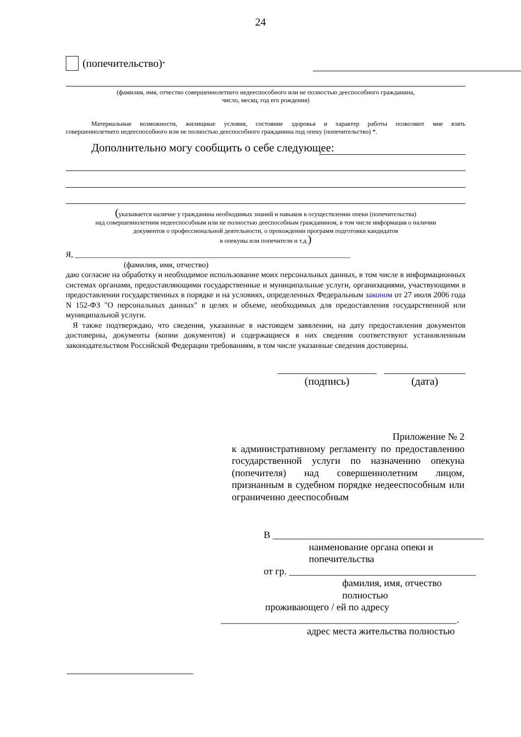24
(попечительство) <sup>*</sup>
(фамилия, имя, отчество совершеннолетнего недееспособного или не полностью дееспособного гражданина,
число, месяц, год его рождения)
Материальные возможности, жилищные условия, состояние здоровья и характер работы позволяют мне взять
совершеннолетнего недееспособного или не полностью дееспособного гражданина под опеку (попечительство) *.
Дополнительно могу сообщить о себе следующее:
(указывается наличие у гражданина необходимых знаний и навыков в осуществлении опеки (попечительства)
над совершеннолетним недееспособным или не полностью дееспособным гражданином, в том числе информация о наличии
документов о профессиональной деятельности, о прохождении программ подготовки кандидатов
в опекуны или попечители и т.д.)
Я, ______________________________________________________________________
(фамилия, имя, отчество)
даю согласие на обработку и необходимое использование моих персональных данных, в том числе в информационных системах органами, предоставляющими государственные и муниципальные услуги, организациями, участвующими в предоставлении государственных в порядке и на условиях, определенных Федеральным законом от 27 июля 2006 года N 152-ФЗ "О персональных данных" в целях и объеме, необходимых для предоставления государственной или муниципальной услуги.
Я также подтверждаю, что сведения, указанные в настоящем заявлении, на дату предоставления документов достоверны, документы (копии документов) и содержащиеся в них сведения соответствуют установленным законодательством Российской Федерации требованиям, в том числе указанные сведения достоверны.
(подпись) (дата)
Приложение № 2
к административному регламенту по предоставлению государственной услуги по назначению опекуна (попечителя) над совершеннолетним лицом, признанным в судебном порядке недееспособным или ограниченно дееспособным
В ___________________________________________
наименование органа опеки и
попечительства
от гр. ______________________________________
фамилия, имя, отчество
полностью
проживающего / ей по адресу
________________________________________________.
адрес места жительства полностью